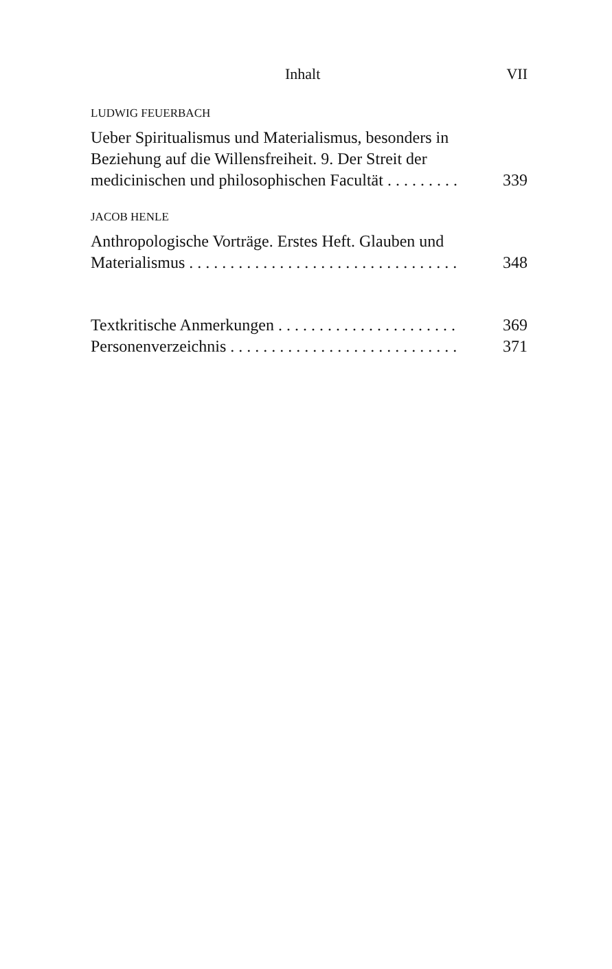Inhalt VII
LUDWIG FEUERBACH
Ueber Spiritualismus und Materialismus, besonders in Beziehung auf die Willensfreiheit. 9. Der Streit der medicinischen und philosophischen Facultät . . . . . . . . . 339
JACOB HENLE
Anthropologische Vorträge. Erstes Heft. Glauben und Materialismus . . . . . . . . . . . . . . . . . . . . . . . . . . . . . . . . . 348
Textkritische Anmerkungen . . . . . . . . . . . . . . . . . . . . . . 369
Personenverzeichnis . . . . . . . . . . . . . . . . . . . . . . . . . . . . 371